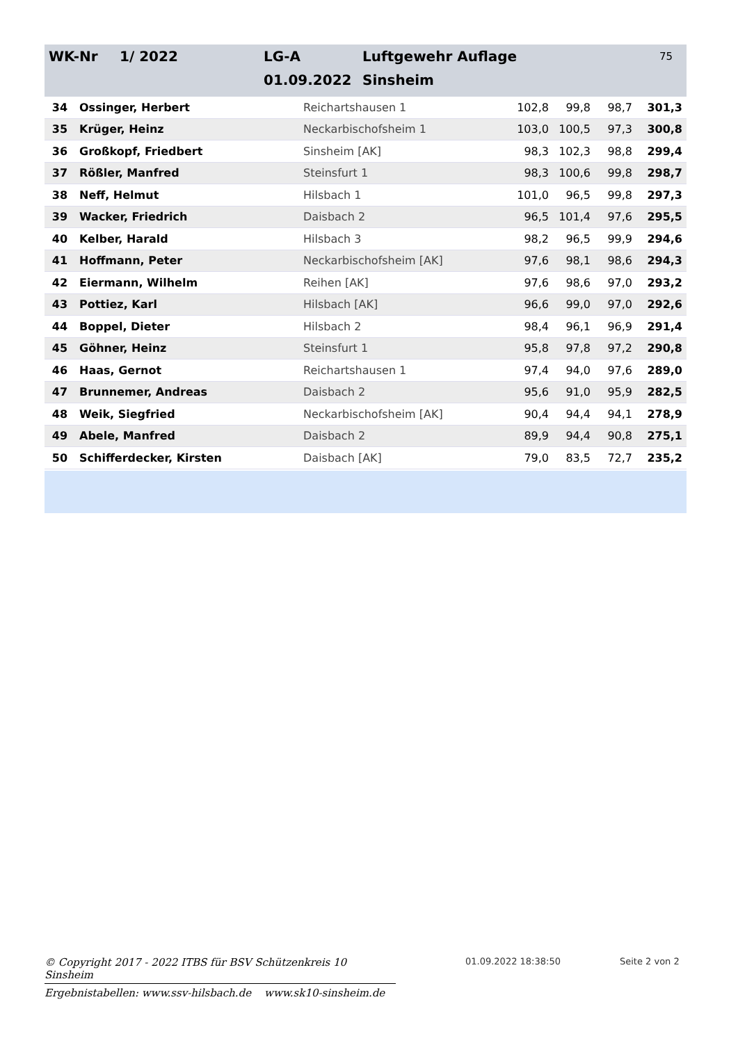| WK-Nr | 1/ 2022 | LG-A | Luftgewehr Auflage | 75 |
| | | 01.09.2022 | Sinsheim | |
| 34 | Ossinger, Herbert | Reichartshausen 1 | 102,8 | 99,8 | 98,7 | 301,3 |
| 35 | Krüger, Heinz | Neckarbischofsheim 1 | 103,0 | 100,5 | 97,3 | 300,8 |
| 36 | Großkopf, Friedbert | Sinsheim [AK] | 98,3 | 102,3 | 98,8 | 299,4 |
| 37 | Rößler, Manfred | Steinsfurt 1 | 98,3 | 100,6 | 99,8 | 298,7 |
| 38 | Neff, Helmut | Hilsbach 1 | 101,0 | 96,5 | 99,8 | 297,3 |
| 39 | Wacker, Friedrich | Daisbach 2 | 96,5 | 101,4 | 97,6 | 295,5 |
| 40 | Kelber, Harald | Hilsbach 3 | 98,2 | 96,5 | 99,9 | 294,6 |
| 41 | Hoffmann, Peter | Neckarbischofsheim [AK] | 97,6 | 98,1 | 98,6 | 294,3 |
| 42 | Eiermann, Wilhelm | Reihen [AK] | 97,6 | 98,6 | 97,0 | 293,2 |
| 43 | Pottiez, Karl | Hilsbach [AK] | 96,6 | 99,0 | 97,0 | 292,6 |
| 44 | Boppel, Dieter | Hilsbach 2 | 98,4 | 96,1 | 96,9 | 291,4 |
| 45 | Göhner, Heinz | Steinsfurt 1 | 95,8 | 97,8 | 97,2 | 290,8 |
| 46 | Haas, Gernot | Reichartshausen 1 | 97,4 | 94,0 | 97,6 | 289,0 |
| 47 | Brunnemer, Andreas | Daisbach 2 | 95,6 | 91,0 | 95,9 | 282,5 |
| 48 | Weik, Siegfried | Neckarbischofsheim [AK] | 90,4 | 94,4 | 94,1 | 278,9 |
| 49 | Abele, Manfred | Daisbach 2 | 89,9 | 94,4 | 90,8 | 275,1 |
| 50 | Schifferdecker, Kirsten | Daisbach [AK] | 79,0 | 83,5 | 72,7 | 235,2 |
© Copyright 2017 - 2022 ITBS für BSV Schützenkreis 10 Sinsheim
01.09.2022 18:38:50 Seite 2 von 2
Ergebnistabellen: www.ssv-hilsbach.de www.sk10-sinsheim.de